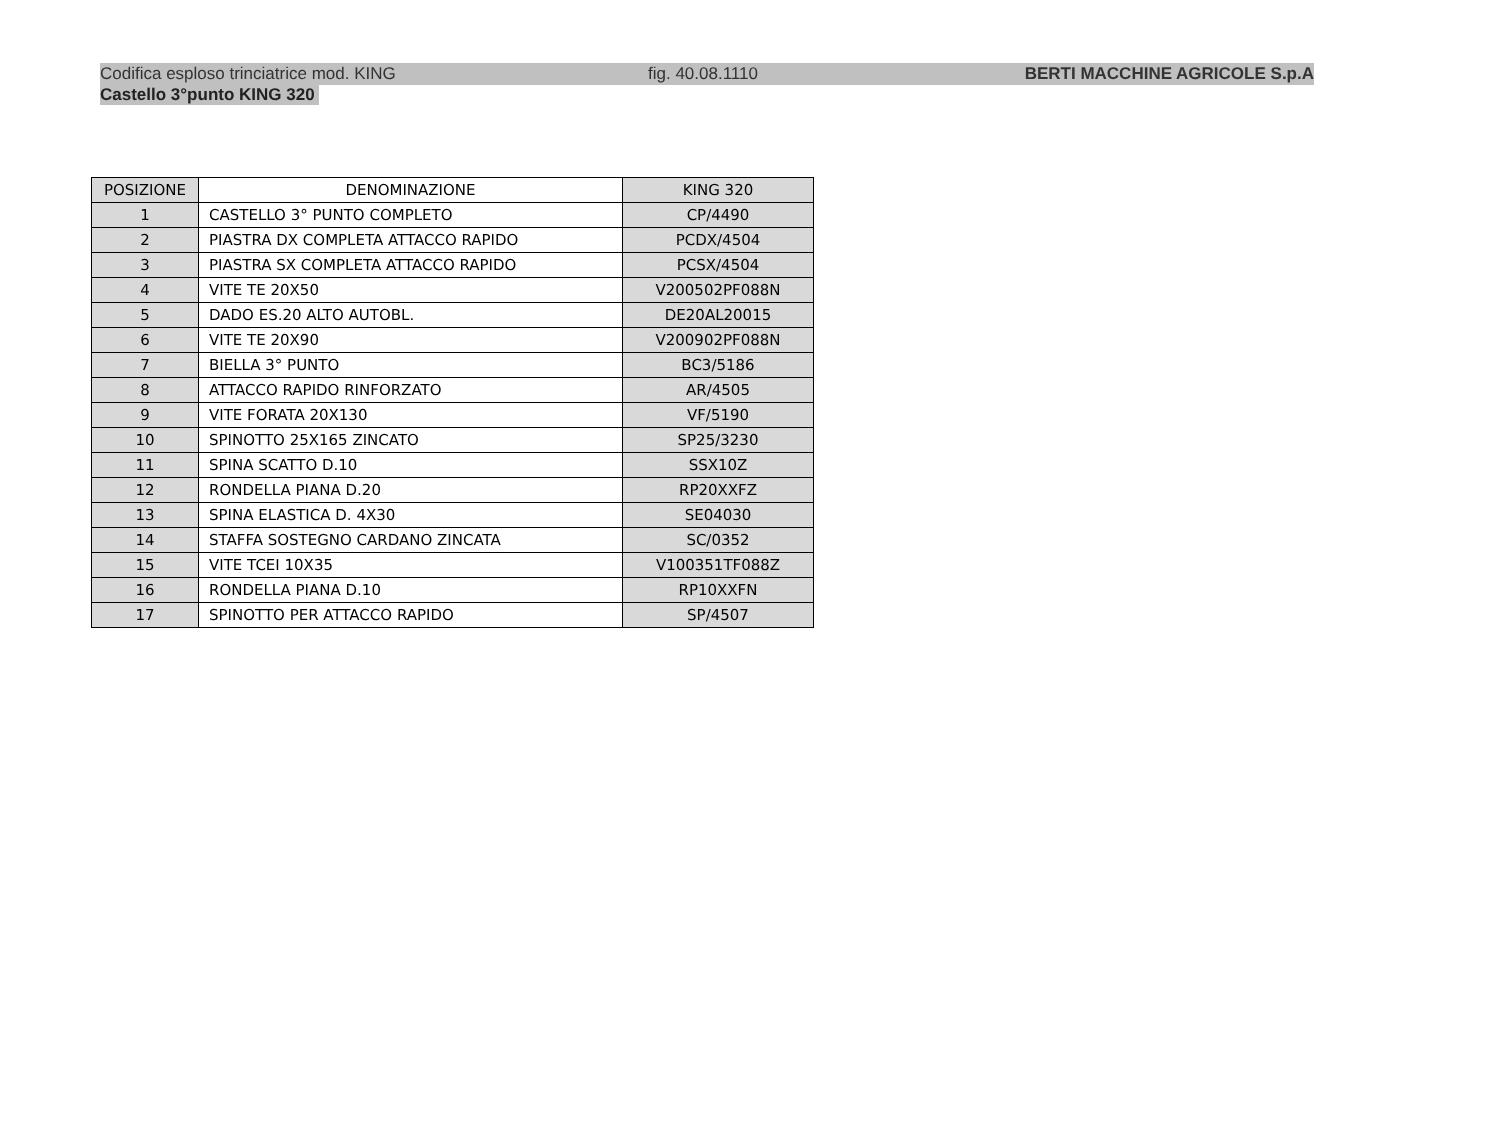Codifica esploso trinciatrice mod. KING fig. 40.08.1110 BERTI MACCHINE AGRICOLE S.p.A
Castello 3°punto KING 320
| POSIZIONE | DENOMINAZIONE | KING 320 |
| 1 | CASTELLO 3° PUNTO COMPLETO | CP/4490 |
| 2 | PIASTRA DX COMPLETA ATTACCO RAPIDO | PCDX/4504 |
| 3 | PIASTRA SX COMPLETA ATTACCO RAPIDO | PCSX/4504 |
| 4 | VITE TE 20X50 | V200502PF088N |
| 5 | DADO ES.20 ALTO AUTOBL. | DE20AL20015 |
| 6 | VITE TE 20X90 | V200902PF088N |
| 7 | BIELLA 3° PUNTO | BC3/5186 |
| 8 | ATTACCO RAPIDO RINFORZATO | AR/4505 |
| 9 | VITE FORATA 20X130 | VF/5190 |
| 10 | SPINOTTO 25X165 ZINCATO | SP25/3230 |
| 11 | SPINA SCATTO D.10 | SSX10Z |
| 12 | RONDELLA PIANA D.20 | RP20XXFZ |
| 13 | SPINA ELASTICA D. 4X30 | SE04030 |
| 14 | STAFFA SOSTEGNO CARDANO ZINCATA | SC/0352 |
| 15 | VITE TCEI 10X35 | V100351TF088Z |
| 16 | RONDELLA PIANA D.10 | RP10XXFN |
| 17 | SPINOTTO PER ATTACCO RAPIDO | SP/4507 |